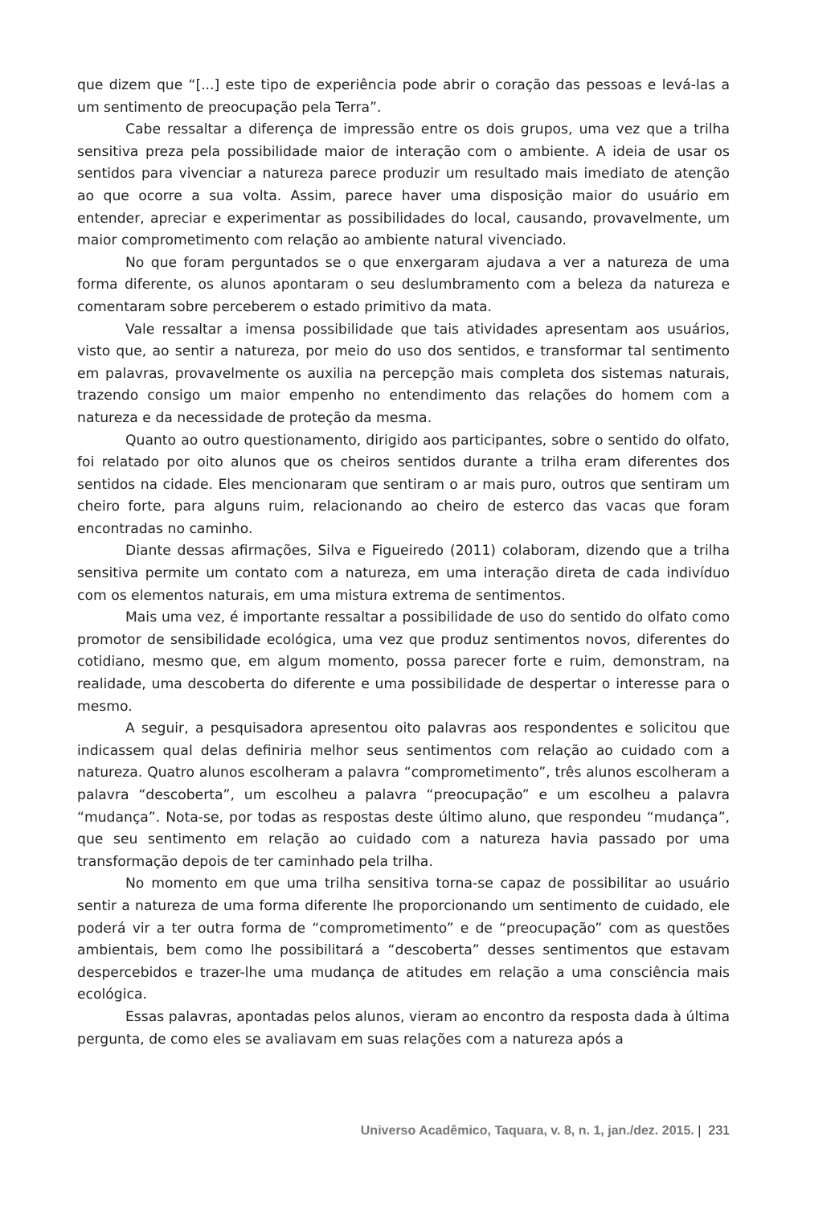que dizem que “[...] este tipo de experiência pode abrir o coração das pessoas e levá-las a um sentimento de preocupação pela Terra”.
Cabe ressaltar a diferença de impressão entre os dois grupos, uma vez que a trilha sensitiva preza pela possibilidade maior de interação com o ambiente. A ideia de usar os sentidos para vivenciar a natureza parece produzir um resultado mais imediato de atenção ao que ocorre a sua volta. Assim, parece haver uma disposição maior do usuário em entender, apreciar e experimentar as possibilidades do local, causando, provavelmente, um maior comprometimento com relação ao ambiente natural vivenciado.
No que foram perguntados se o que enxergaram ajudava a ver a natureza de uma forma diferente, os alunos apontaram o seu deslumbramento com a beleza da natureza e comentaram sobre perceberem o estado primitivo da mata.
Vale ressaltar a imensa possibilidade que tais atividades apresentam aos usuários, visto que, ao sentir a natureza, por meio do uso dos sentidos, e transformar tal sentimento em palavras, provavelmente os auxilia na percepção mais completa dos sistemas naturais, trazendo consigo um maior empenho no entendimento das relações do homem com a natureza e da necessidade de proteção da mesma.
Quanto ao outro questionamento, dirigido aos participantes, sobre o sentido do olfato, foi relatado por oito alunos que os cheiros sentidos durante a trilha eram diferentes dos sentidos na cidade. Eles mencionaram que sentiram o ar mais puro, outros que sentiram um cheiro forte, para alguns ruim, relacionando ao cheiro de esterco das vacas que foram encontradas no caminho.
Diante dessas afirmações, Silva e Figueiredo (2011) colaboram, dizendo que a trilha sensitiva permite um contato com a natureza, em uma interação direta de cada indivíduo com os elementos naturais, em uma mistura extrema de sentimentos.
Mais uma vez, é importante ressaltar a possibilidade de uso do sentido do olfato como promotor de sensibilidade ecológica, uma vez que produz sentimentos novos, diferentes do cotidiano, mesmo que, em algum momento, possa parecer forte e ruim, demonstram, na realidade, uma descoberta do diferente e uma possibilidade de despertar o interesse para o mesmo.
A seguir, a pesquisadora apresentou oito palavras aos respondentes e solicitou que indicassem qual delas definiria melhor seus sentimentos com relação ao cuidado com a natureza. Quatro alunos escolheram a palavra “comprometimento”, três alunos escolheram a palavra “descoberta”, um escolheu a palavra “preocupação” e um escolheu a palavra “mudança”. Nota-se, por todas as respostas deste último aluno, que respondeu “mudança”, que seu sentimento em relação ao cuidado com a natureza havia passado por uma transformação depois de ter caminhado pela trilha.
No momento em que uma trilha sensitiva torna-se capaz de possibilitar ao usuário sentir a natureza de uma forma diferente lhe proporcionando um sentimento de cuidado, ele poderá vir a ter outra forma de “comprometimento” e de “preocupação” com as questões ambientais, bem como lhe possibilitará a “descoberta” desses sentimentos que estavam despercebidos e trazer-lhe uma mudança de atitudes em relação a uma consciência mais ecológica.
Essas palavras, apontadas pelos alunos, vieram ao encontro da resposta dada à última pergunta, de como eles se avaliavam em suas relações com a natureza após a
Universo Acadêmico, Taquara, v. 8, n. 1, jan./dez. 2015. | 231